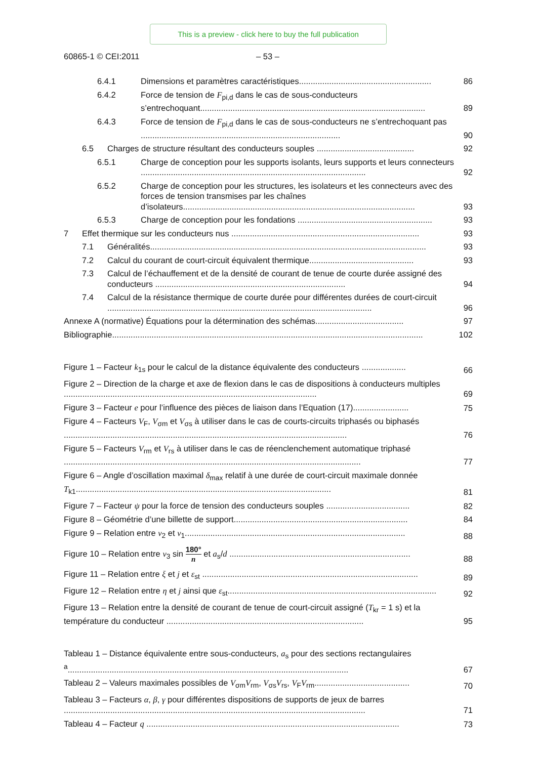This is a preview - click here to buy the full publication
60865-1 © CEI:2011 – 53 –
6.4.1 Dimensions et paramètres caractéristiques......................................................... 86
6.4.2 Force de tension de F<sub>pi,d</sub> dans le cas de sous-conducteurs s’entrechoquant................................................................................................. 89
6.4.3 Force de tension de F<sub>pi,d</sub> dans le cas de sous-conducteurs ne s’entrechoquant pas ...................................................................................... 90
6.5 Charges de structure résultant des conducteurs souples .......................................... 92
6.5.1 Charge de conception pour les supports isolants, leurs supports et leurs connecteurs ................................................................................................. 92
6.5.2 Charge de conception pour les structures, les isolateurs et les connecteurs avec des forces de tension transmises par les chaînes d’isolateurs.................................................................................................... 93
6.5.3 Charge de conception pour les fondations .......................................................... 93
7 Effet thermique sur les conducteurs nus ................................................................................. 93
7.1 Généralités....................................................................................................................... 93
7.2 Calcul du courant de court-circuit équivalent thermique............................................. 93
7.3 Calcul de l’échauffement et de la densité de courant de tenue de courte durée assigné des conducteurs .................................................................................. 94
7.4 Calcul de la résistance thermique de courte durée pour différentes durées de court-circuit .................................................................................................................. 96
Annexe A (normative) Équations pour la détermination des schémas...................................... 97
Bibliographie...................................................................................................................................... 102
Figure 1 – Facteur k<sub>1s</sub> pour le calcul de la distance équivalente des conducteurs ................... 66
Figure 2 – Direction de la charge et axe de flexion dans le cas de dispositions à conducteurs multiples ............................................................................................................. 69
Figure 3 – Facteur e pour l’influence des pièces de liaison dans l’Equation (17)........................ 75
Figure 4 – Facteurs V<sub>F</sub>, V<sub>σm</sub> et V<sub>σs</sub> à utiliser dans le cas de courts-circuits triphasés ou biphasés .......................................................................................................................... 76
Figure 5 – Facteurs V<sub>rm</sub> et V<sub>rs</sub> à utiliser dans le cas de réenclenchement automatique triphasé ................................................................................................................................ 77
Figure 6 – Angle d’oscillation maximal δ<sub>max</sub> relatif à une durée de court-circuit maximale donnée T<sub>k1</sub>.............................................................................................................. 81
Figure 7 – Facteur ψ pour la force de tension des conducteurs souples .................................... 82
Figure 8 – Géométrie d’une billette de support........................................................................... 84
Figure 9 – Relation entre ν<sub>2</sub> et ν<sub>1</sub>............................................................................................... 88
Figure 10 – Relation entre ν<sub>3</sub> sin 180° n et a<sub>s</sub>/d .............................................................................. 88
Figure 11 – Relation entre ξ et j et ε<sub>st</sub> ............................................................................................. 89
Figure 12 – Relation entre η et j ainsi que ε<sub>st</sub>.......................................................................................... 92
Figure 13 – Relation entre la densité de courant de tenue de court-circuit assigné (T<sub>kr</sub> = 1 s) et la température du conducteur ..................................................................................... 95
Tableau 1 – Distance équivalente entre sous-conducteurs, a<sub>s</sub> pour des sections rectangulaires <sup>a</sup>......................................................................................................................... 67
Tableau 2 – Valeurs maximales possibles de V<sub>σm</sub>V<sub>rm</sub>, V<sub>σs</sub>V<sub>rs</sub>, V<sub>F</sub>V<sub>rm</sub>......................................... 70
Tableau 3 – Facteurs α, β, γ pour différentes dispositions de supports de jeux de barres .................................................................................................................................. 71
Tableau 4 – Facteur q ............................................................................................................. 73